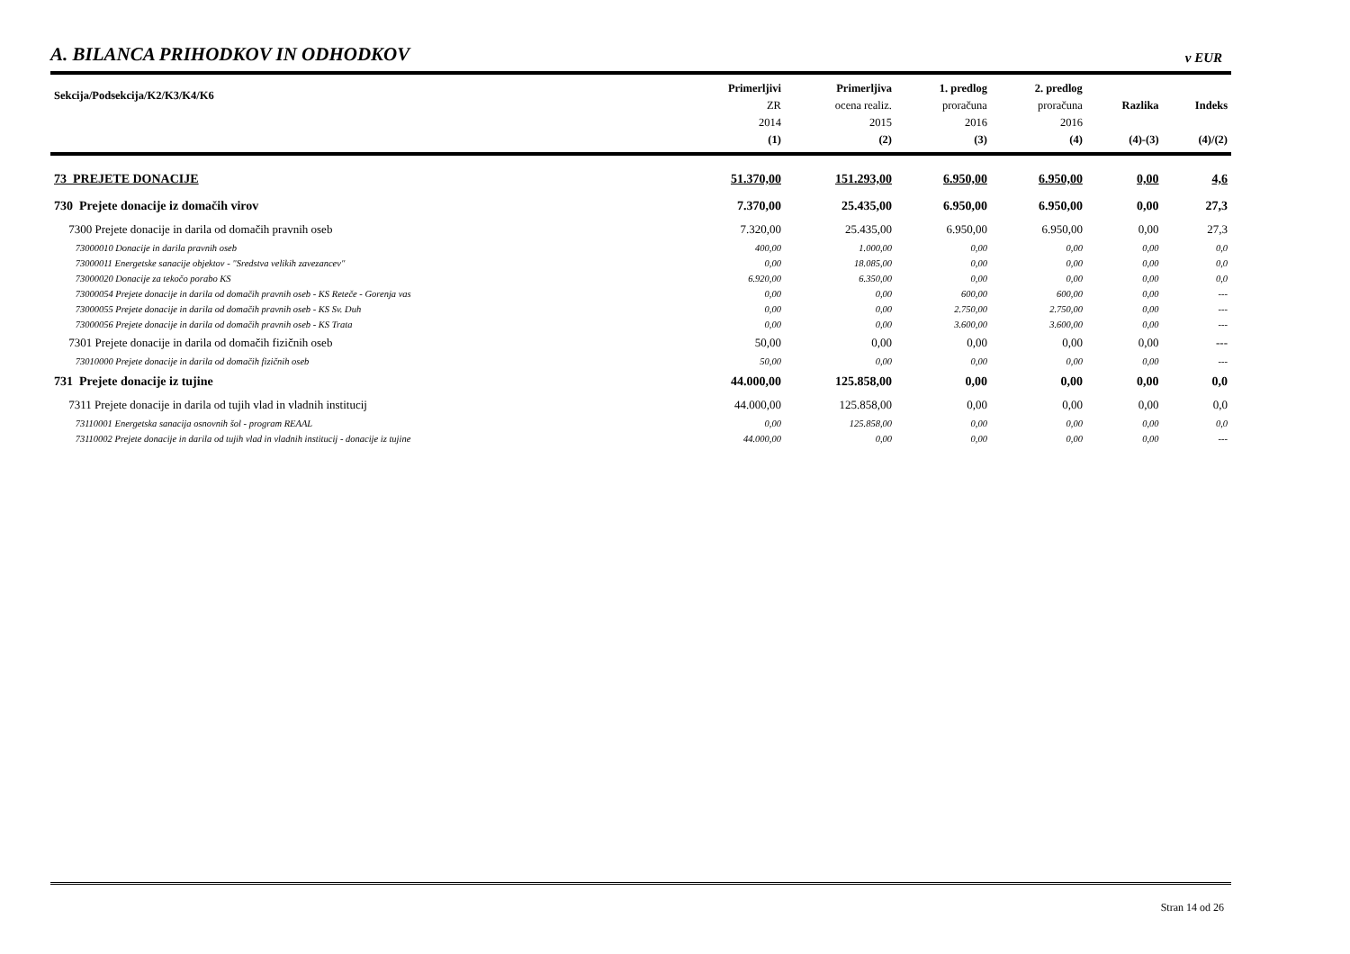A. BILANCA PRIHODKOV IN ODHODKOV v EUR
| Sekcija/Podsekcija/K2/K3/K4/K6 | Primerljivi ZR 2014 (1) | Primerljiva ocena realiz. 2015 (2) | 1. predlog proračuna 2016 (3) | 2. predlog proračuna 2016 (4) | Razlika (4)-(3) | Indeks (4)/(2) |
| --- | --- | --- | --- | --- | --- | --- |
| 73 PREJETE DONACIJE | 51.370,00 | 151.293,00 | 6.950,00 | 6.950,00 | 0,00 | 4,6 |
| 730 Prejete donacije iz domačih virov | 7.370,00 | 25.435,00 | 6.950,00 | 6.950,00 | 0,00 | 27,3 |
| 7300 Prejete donacije in darila od domačih pravnih oseb | 7.320,00 | 25.435,00 | 6.950,00 | 6.950,00 | 0,00 | 27,3 |
| 73000010 Donacije in darila pravnih oseb | 400,00 | 1.000,00 | 0,00 | 0,00 | 0,00 | 0,0 |
| 73000011 Energetske sanacije objektov - "Sredstva velikih zavezancev" | 0,00 | 18.085,00 | 0,00 | 0,00 | 0,00 | 0,0 |
| 73000020 Donacije za tekočo porabo KS | 6.920,00 | 6.350,00 | 0,00 | 0,00 | 0,00 | 0,0 |
| 73000054 Prejete donacije in darila od domačih pravnih oseb - KS Reteče - Gorenja vas | 0,00 | 0,00 | 600,00 | 600,00 | 0,00 | --- |
| 73000055 Prejete donacije in darila od domačih pravnih oseb - KS Sv. Duh | 0,00 | 0,00 | 2.750,00 | 2.750,00 | 0,00 | --- |
| 73000056 Prejete donacije in darila od domačih pravnih oseb - KS Trata | 0,00 | 0,00 | 3.600,00 | 3.600,00 | 0,00 | --- |
| 7301 Prejete donacije in darila od domačih fizičnih oseb | 50,00 | 0,00 | 0,00 | 0,00 | 0,00 | --- |
| 73010000 Prejete donacije in darila od domačih fizičnih oseb | 50,00 | 0,00 | 0,00 | 0,00 | 0,00 | --- |
| 731 Prejete donacije iz tujine | 44.000,00 | 125.858,00 | 0,00 | 0,00 | 0,00 | 0,0 |
| 7311 Prejete donacije in darila od tujih vlad in vladnih institucij | 44.000,00 | 125.858,00 | 0,00 | 0,00 | 0,00 | 0,0 |
| 73110001 Energetska sanacija osnovnih šol - program REAAL | 0,00 | 125.858,00 | 0,00 | 0,00 | 0,00 | 0,0 |
| 73110002 Prejete donacije in darila od tujih vlad in vladnih institucij - donacije iz tujine | 44.000,00 | 0,00 | 0,00 | 0,00 | 0,00 | --- |
Stran 14 od 26